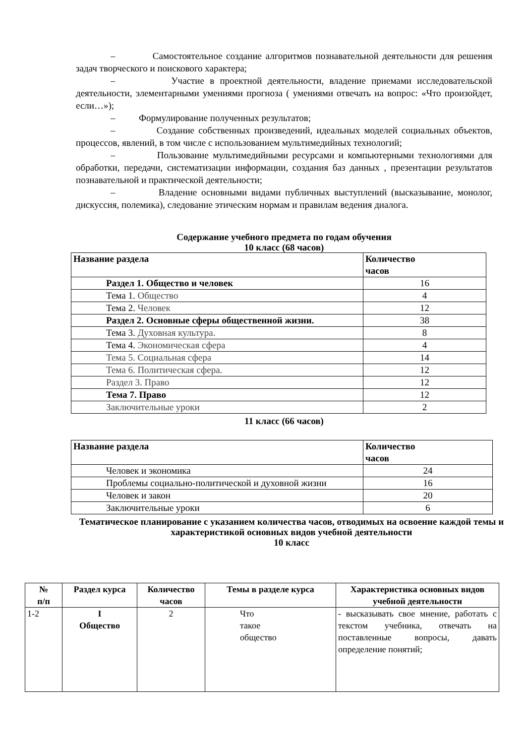– Самостоятельное создание алгоритмов познавательной деятельности для решения задач творческого и поискового характера;
– Участие в проектной деятельности, владение приемами исследовательской деятельности, элементарными умениями прогноза ( умениями отвечать на вопрос: «Что произойдет, если…»);
– Формулирование полученных результатов;
– Создание собственных произведений, идеальных моделей социальных объектов, процессов, явлений, в том числе с использованием мультимедийных технологий;
– Пользование мультимедийными ресурсами и компьютерными технологиями для обработки, передачи, систематизации информации, создания баз данных , презентации результатов познавательной и практической деятельности;
– Владение основными видами публичных выступлений (высказывание, монолог, дискуссия, полемика), следование этическим нормам и правилам ведения диалога.
Содержание учебного предмета по годам обучения
10 класс (68 часов)
| Название раздела | Количество часов |
| --- | --- |
| Раздел 1. Общество и человек | 16 |
| Тема 1. Общество | 4 |
| Тема 2. Человек | 12 |
| Раздел 2. Основные сферы общественной жизни. | 38 |
| Тема 3. Духовная культура. | 8 |
| Тема 4. Экономическая сфера | 4 |
| Тема 5. Социальная сфера | 14 |
| Тема 6. Политическая сфера. | 12 |
| Раздел 3. Право | 12 |
| Тема 7. Право | 12 |
| Заключительные уроки | 2 |
11 класс (66 часов)
| Название раздела | Количество часов |
| --- | --- |
| Человек и экономика | 24 |
| Проблемы социально-политической и духовной жизни | 16 |
| Человек и закон | 20 |
| Заключительные уроки | 6 |
Тематическое планирование с указанием количества часов, отводимых на освоение каждой темы и характеристикой основных видов учебной деятельности
10 класс
| № п/п | Раздел курса | Количество часов | Темы в разделе курса | Характеристика основных видов учебной деятельности |
| --- | --- | --- | --- | --- |
| 1-2 | I Общество | 2 | Что такое общество | - высказывать свое мнение, работать с текстом учебника, отвечать на поставленные вопросы, давать определение понятий; |